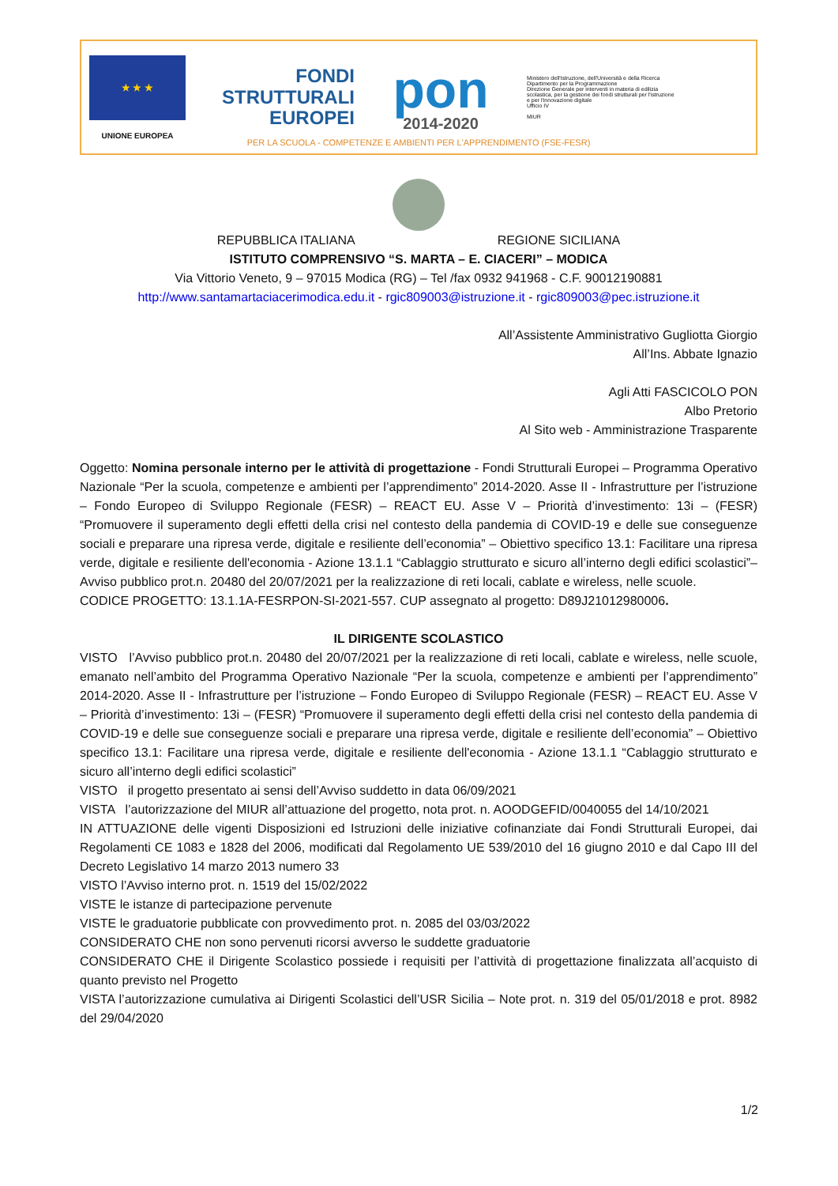★ ★ ★
UNIONE EUROPEA
FONDI
STRUTTURALI
EUROPEI
pon
2014-2020
Ministero dell'Istruzione, dell'Università e della Ricerca
Dipartimento per la Programmazione
Direzione Generale per interventi in materia di edilizia scolastica, per la gestione dei fondi strutturali per l'istruzione e per l'innovazione digitale
Ufficio IV
MIUR
PER LA SCUOLA - COMPETENZE E AMBIENTI PER L'APPRENDIMENTO (FSE-FESR)
REPUBBLICA ITALIANA REGIONE SICILIANA
ISTITUTO COMPRENSIVO “S. MARTA – E. CIACERI” – MODICA
Via Vittorio Veneto, 9 – 97015 Modica (RG) – Tel /fax 0932 941968 - C.F. 90012190881
http://www.santamartaciacerimodica.edu.it - rgic809003@istruzione.it - rgic809003@pec.istruzione.it
All’Assistente Amministrativo Gugliotta Giorgio
All’Ins. Abbate Ignazio
Agli Atti FASCICOLO PON
Albo Pretorio
Al Sito web - Amministrazione Trasparente
Oggetto: Nomina personale interno per le attività di progettazione - Fondi Strutturali Europei – Programma Operativo Nazionale “Per la scuola, competenze e ambienti per l’apprendimento” 2014-2020. Asse II - Infrastrutture per l’istruzione – Fondo Europeo di Sviluppo Regionale (FESR) – REACT EU. Asse V – Priorità d’investimento: 13i – (FESR) “Promuovere il superamento degli effetti della crisi nel contesto della pandemia di COVID-19 e delle sue conseguenze sociali e preparare una ripresa verde, digitale e resiliente dell’economia” – Obiettivo specifico 13.1: Facilitare una ripresa verde, digitale e resiliente dell'economia - Azione 13.1.1 “Cablaggio strutturato e sicuro all’interno degli edifici scolastici”– Avviso pubblico prot.n. 20480 del 20/07/2021 per la realizzazione di reti locali, cablate e wireless, nelle scuole.
CODICE PROGETTO: 13.1.1A-FESRPON-SI-2021-557. CUP assegnato al progetto: D89J21012980006.
IL DIRIGENTE SCOLASTICO
VISTO l’Avviso pubblico prot.n. 20480 del 20/07/2021 per la realizzazione di reti locali, cablate e wireless, nelle scuole, emanato nell’ambito del Programma Operativo Nazionale “Per la scuola, competenze e ambienti per l’apprendimento” 2014-2020. Asse II - Infrastrutture per l’istruzione – Fondo Europeo di Sviluppo Regionale (FESR) – REACT EU. Asse V – Priorità d’investimento: 13i – (FESR) “Promuovere il superamento degli effetti della crisi nel contesto della pandemia di COVID-19 e delle sue conseguenze sociali e preparare una ripresa verde, digitale e resiliente dell’economia” – Obiettivo specifico 13.1: Facilitare una ripresa verde, digitale e resiliente dell'economia - Azione 13.1.1 “Cablaggio strutturato e sicuro all’interno degli edifici scolastici”
VISTO il progetto presentato ai sensi dell’Avviso suddetto in data 06/09/2021
VISTA l’autorizzazione del MIUR all’attuazione del progetto, nota prot. n. AOODGEFID/0040055 del 14/10/2021
IN ATTUAZIONE delle vigenti Disposizioni ed Istruzioni delle iniziative cofinanziate dai Fondi Strutturali Europei, dai Regolamenti CE 1083 e 1828 del 2006, modificati dal Regolamento UE 539/2010 del 16 giugno 2010 e dal Capo III del Decreto Legislativo 14 marzo 2013 numero 33
VISTO l’Avviso interno prot. n. 1519 del 15/02/2022
VISTE le istanze di partecipazione pervenute
VISTE le graduatorie pubblicate con provvedimento prot. n. 2085 del 03/03/2022
CONSIDERATO CHE non sono pervenuti ricorsi avverso le suddette graduatorie
CONSIDERATO CHE il Dirigente Scolastico possiede i requisiti per l’attività di progettazione finalizzata all’acquisto di quanto previsto nel Progetto
VISTA l’autorizzazione cumulativa ai Dirigenti Scolastici dell’USR Sicilia – Note prot. n. 319 del 05/01/2018 e prot. 8982 del 29/04/2020
1/2